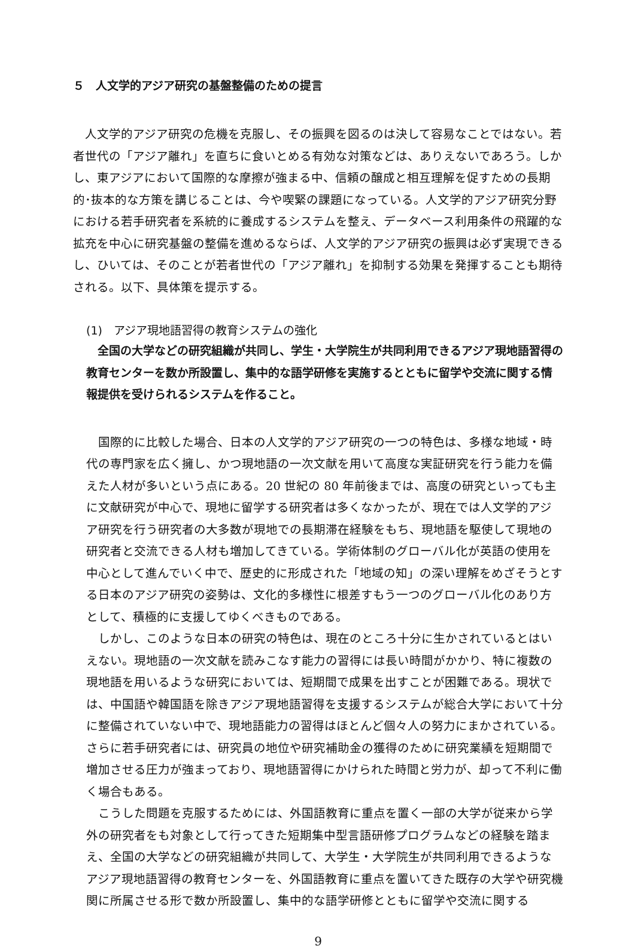５　人文学的アジア研究の基盤整備のための提言
人文学的アジア研究の危機を克服し、その振興を図るのは決して容易なことではない。若者世代の「アジア離れ」を直ちに食いとめる有効な対策などは、ありえないであろう。しかし、東アジアにおいて国際的な摩擦が強まる中、信頼の醸成と相互理解を促すための長期的･抜本的な方策を講じることは、今や喫緊の課題になっている。人文学的アジア研究分野における若手研究者を系統的に養成するシステムを整え、データベース利用条件の飛躍的な拡充を中心に研究基盤の整備を進めるならば、人文学的アジア研究の振興は必ず実現できるし、ひいては、そのことが若者世代の「アジア離れ」を抑制する効果を発揮することも期待される。以下、具体策を提示する。
(1)　アジア現地語習得の教育システムの強化
全国の大学などの研究組織が共同し、学生・大学院生が共同利用できるアジア現地語習得の教育センターを数か所設置し、集中的な語学研修を実施するとともに留学や交流に関する情報提供を受けられるシステムを作ること。
国際的に比較した場合、日本の人文学的アジア研究の一つの特色は、多様な地域・時代の専門家を広く擁し、かつ現地語の一次文献を用いて高度な実証研究を行う能力を備えた人材が多いという点にある。20 世紀の 80 年前後までは、高度の研究といっても主に文献研究が中心で、現地に留学する研究者は多くなかったが、現在では人文学的アジア研究を行う研究者の大多数が現地での長期滞在経験をもち、現地語を駆使して現地の研究者と交流できる人材も増加してきている。学術体制のグローバル化が英語の使用を中心として進んでいく中で、歴史的に形成された「地域の知」の深い理解をめざそうとする日本のアジア研究の姿勢は、文化的多様性に根差すもう一つのグローバル化のあり方として、積極的に支援してゆくべきものである。
しかし、このような日本の研究の特色は、現在のところ十分に生かされているとはいえない。現地語の一次文献を読みこなす能力の習得には長い時間がかかり、特に複数の現地語を用いるような研究においては、短期間で成果を出すことが困難である。現状では、中国語や韓国語を除きアジア現地語習得を支援するシステムが総合大学において十分に整備されていない中で、現地語能力の習得はほとんど個々人の努力にまかされている。さらに若手研究者には、研究員の地位や研究補助金の獲得のために研究業績を短期間で増加させる圧力が強まっており、現地語習得にかけられた時間と労力が、却って不利に働く場合もある。
こうした問題を克服するためには、外国語教育に重点を置く一部の大学が従来から学外の研究者をも対象として行ってきた短期集中型言語研修プログラムなどの経験を踏まえ、全国の大学などの研究組織が共同して、大学生・大学院生が共同利用できるようなアジア現地語習得の教育センターを、外国語教育に重点を置いてきた既存の大学や研究機関に所属させる形で数か所設置し、集中的な語学研修とともに留学や交流に関する
9